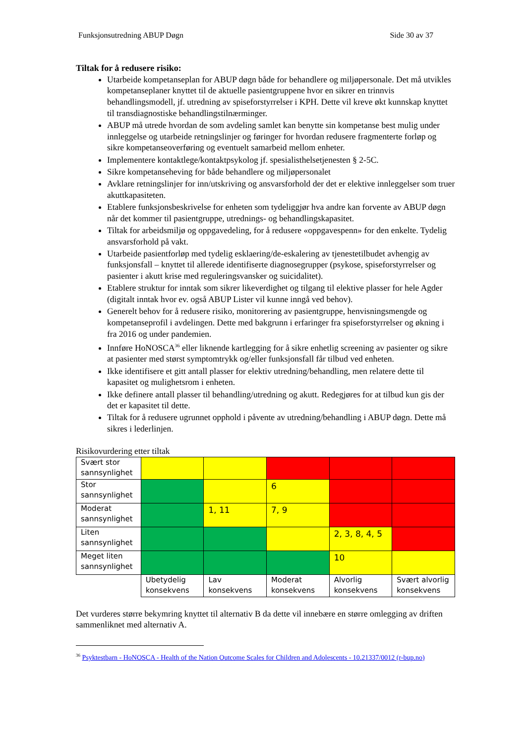Funksjonsutredning ABUP Døgn Side 30 av 37
Tiltak for å redusere risiko:
Utarbeide kompetanseplan for ABUP døgn både for behandlere og miljøpersonale. Det må utvikles kompetanseplaner knyttet til de aktuelle pasientgruppene hvor en sikrer en trinnvis behandlingsmodell, jf. utredning av spiseforstyrrelser i KPH. Dette vil kreve økt kunnskap knyttet til transdiagnostiske behandlingstilnærminger.
ABUP må utrede hvordan de som avdeling samlet kan benytte sin kompetanse best mulig under innleggelse og utarbeide retningslinjer og føringer for hvordan redusere fragmenterte forløp og sikre kompetanseoverføring og eventuelt samarbeid mellom enheter.
Implementere kontaktlege/kontaktpsykolog jf. spesialisthelsetjenesten § 2-5C.
Sikre kompetanseheving for både behandlere og miljøpersonalet
Avklare retningslinjer for inn/utskriving og ansvarsforhold der det er elektive innleggelser som truer akuttkapasiteten.
Etablere funksjonsbeskrivelse for enheten som tydeliggjør hva andre kan forvente av ABUP døgn når det kommer til pasientgruppe, utrednings- og behandlingskapasitet.
Tiltak for arbeidsmiljø og oppgavedeling, for å redusere «oppgavespenn» for den enkelte. Tydelig ansvarsforhold på vakt.
Utarbeide pasientforløp med tydelig esklaering/de-eskalering av tjenestetilbudet avhengig av funksjonsfall – knyttet til allerede identifiserte diagnosegrupper (psykose, spiseforstyrrelser og pasienter i akutt krise med reguleringsvansker og suicidalitet).
Etablere struktur for inntak som sikrer likeverdighet og tilgang til elektive plasser for hele Agder (digitalt inntak hvor ev. også ABUP Lister vil kunne inngå ved behov).
Generelt behov for å redusere risiko, monitorering av pasientgruppe, henvisningsmengde og kompetanseprofil i avdelingen. Dette med bakgrunn i erfaringer fra spiseforstyrrelser og økning i fra 2016 og under pandemien.
Innføre HoNOSCA<sup>36</sup> eller liknende kartlegging for å sikre enhetlig screening av pasienter og sikre at pasienter med størst symptomtrykk og/eller funksjonsfall får tilbud ved enheten.
Ikke identifisere et gitt antall plasser for elektiv utredning/behandling, men relatere dette til kapasitet og mulighetsrom i enheten.
Ikke definere antall plasser til behandling/utredning og akutt. Redegjøres for at tilbud kun gis der det er kapasitet til dette.
Tiltak for å redusere ugrunnet opphold i påvente av utredning/behandling i ABUP døgn. Dette må sikres i lederlinjen.
Risikovurdering etter tiltak
| Svært stor sannsynlighet | | | | | |
| Stor sannsynlighet | | | 6 | | |
| Moderat sannsynlighet | | 1, 11 | 7, 9 | | |
| Liten sannsynlighet | | | | 2, 3, 8, 4, 5 | |
| Meget liten sannsynlighet | | | | 10 | |
| | Ubetydelig konsekvens | Lav konsekvens | Moderat konsekvens | Alvorlig konsekvens | Svært alvorlig konsekvens |
Det vurderes større bekymring knyttet til alternativ B da dette vil innebære en større omlegging av driften sammenliknet med alternativ A.
<sup>36</sup> Psyktestbarn - HoNOSCA - Health of the Nation Outcome Scales for Children and Adolescents - 10.21337/0012 (r-bup.no)